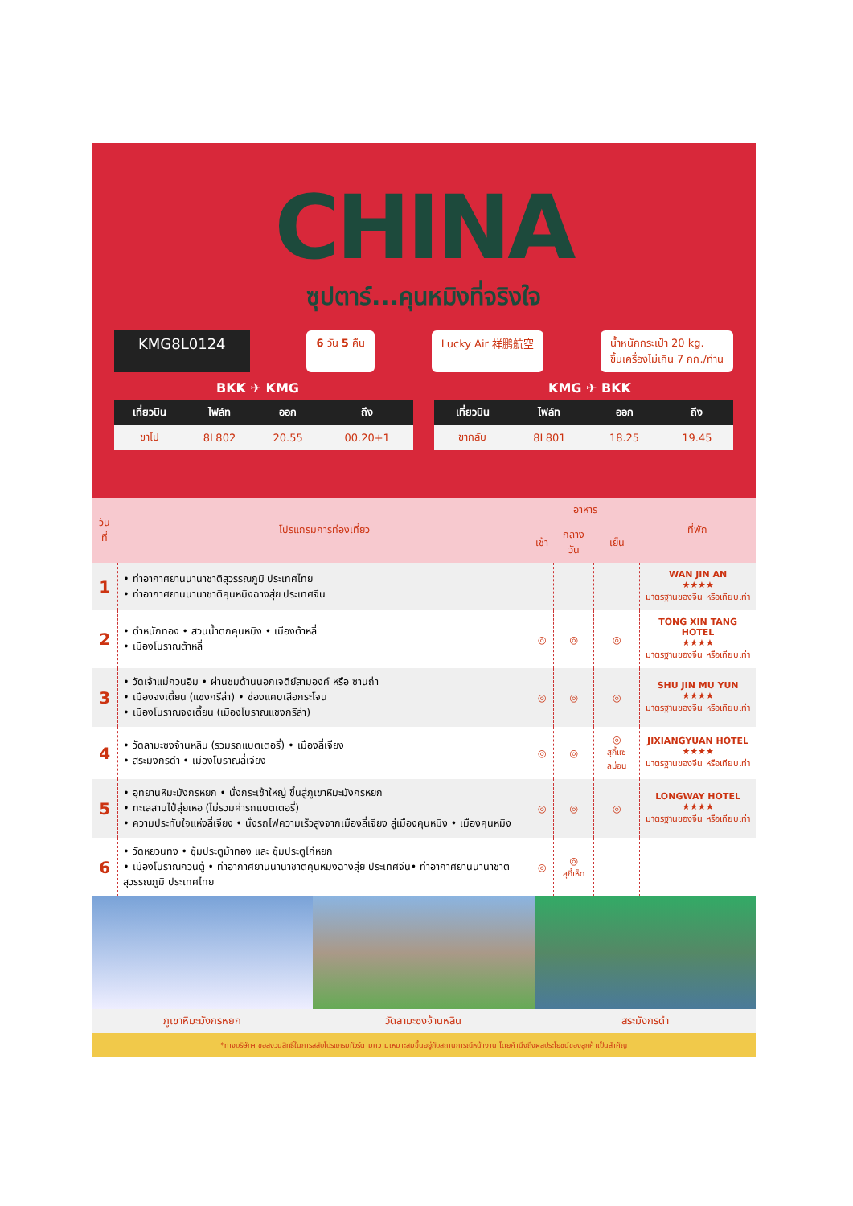CHINA
ซุปตาร์...คุนหมิงที่จริงใจ
KMG8L0124 6 วัน 5 คืน Lucky Air 祥鹏航空 น้ำหนักกระเป๋า 20 kg.
ขึ้นเครื่องไม่เกิน 7 กก./ท่าน
BKK ✈ KMG KMG ✈ BKK
| เที่ยวบิน | ไฟล์ท | ออก | ถึง |
| --- | --- | --- | --- |
| ขาไป | 8L802 | 20.55 | 00.20+1 |
| เที่ยวบิน | ไฟล์ท | ออก | ถึง |
| --- | --- | --- | --- |
| ขากลับ | 8L801 | 18.25 | 19.45 |
| วันที่ | โปรแกรมการท่องเที่ยว | อาหาร | | | ที่พัก |
| --- | --- | --- | --- | --- | --- |
| | | เช้า | กลางวัน | เย็น | |
| 1 | • ท่าอากาศยานนานาชาติสุวรรณภูมิ ประเทศไทย • ท่าอากาศยานนานาชาติคุนหมิงฉางสุ่ย ประเทศจีน | | | | WAN JIN AN ★★★★ มาตรฐานของจีน หรือเทียบเท่า |
| 2 | • ตำหนักทอง • สวนน้ำตกคุนหมิง • เมืองต้าหลี่ • เมืองโบราณต้าหลี่ | ◎ | ◎ | ◎ | TONG XIN TANG HOTEL ★★★★ มาตรฐานของจีน หรือเทียบเท่า |
| 3 | • วัดเจ้าแม่กวนอิม • ผ่านชมด้านนอกเจดีย์สามองค์ หรือ ซานถ่า • เมืองจงเตี้ยน (แชงกรีล่า) • ช่องแคบเสือกระโจน • เมืองโบราณจงเตี้ยน (เมืองโบราณแชงกรีล่า) | ◎ | ◎ | ◎ | SHU JIN MU YUN ★★★★ มาตรฐานของจีน หรือเทียบเท่า |
| 4 | • วัดลามะซงจ้านหลิน (รวมรถแบตเตอรี่) • เมืองลี่เจียง • สระมังกรดำ • เมืองโบราณลี่เจียง | ◎ | ◎ | ◎ สุกี้แซลม่อน | JIXIANGYUAN HOTEL ★★★★ มาตรฐานของจีน หรือเทียบเท่า |
| 5 | • อุทยานหิมะมังกรหยก • นั่งกระเช้าใหญ่ ขึ้นสู่ภูเขาหิมะมังกรหยก • ทะเลสาบไป๋สุ่ยเหอ (ไม่รวมค่ารถแบตเตอรี่) • ความประทับใจแห่งลี่เจียง • นั่งรถไฟความเร็วสูงจากเมืองลี่เจียง สู่เมืองคุนหมิง • เมืองคุนหมิง | ◎ | ◎ | ◎ | LONGWAY HOTEL ★★★★ มาตรฐานของจีน หรือเทียบเท่า |
| 6 | • วัดหยวนทง • ซุ้มประตูม้าทอง และ ซุ้มประตูไก่หยก • เมืองโบราณกวนตู้ • ท่าอากาศยานนานาชาติคุนหมิงฉางสุ่ย ประเทศจีน• ท่าอากาศยานนานาชาติสุวรรณภูมิ ประเทศไทย | ◎ | ◎ สุกี้เห็ด | | |
ภูเขาหิมะมังกรหยก วัดลามะซงจ้านหลิน สระมังกรดำ
*ทางบริษัทฯ ขอสงวนสิทธิ์ในการสลับโปรแกรมทัวร์ตามความเหมาะสมขึ้นอยู่กับสถานการณ์หน้างาน โดยคำนึงถึงผลประโยชน์ของลูกค้าเป็นสำคัญ